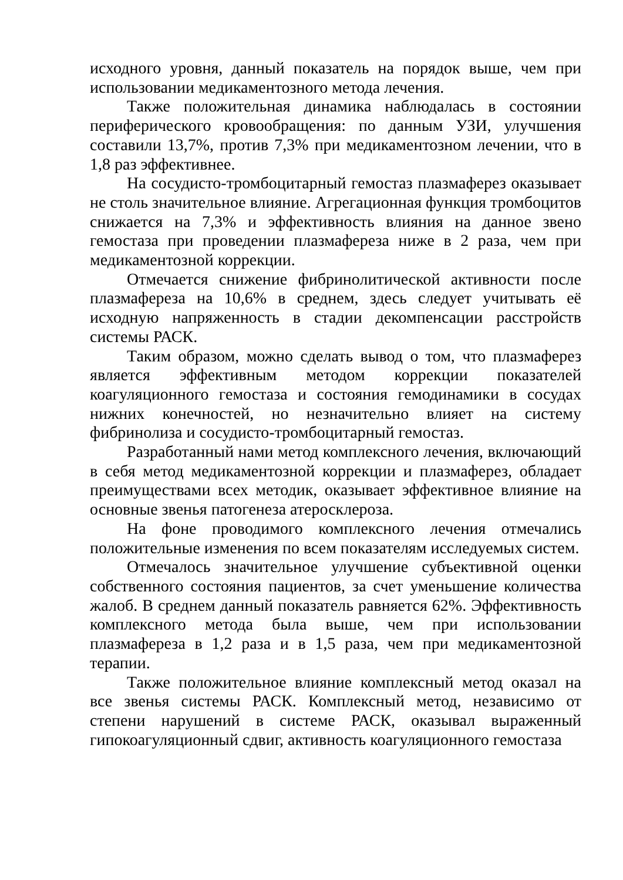исходного уровня, данный показатель на порядок выше, чем при использовании медикаментозного метода лечения.
Также положительная динамика наблюдалась в состоянии периферического кровообращения: по данным УЗИ, улучшения составили 13,7%, против 7,3% при медикаментозном лечении, что в 1,8 раз эффективнее.
На сосудисто-тромбоцитарный гемостаз плазмаферез оказывает не столь значительное влияние. Агрегационная функция тромбоцитов снижается на 7,3% и эффективность влияния на данное звено гемостаза при проведении плазмафереза ниже в 2 раза, чем при медикаментозной коррекции.
Отмечается снижение фибринолитической активности после плазмафереза на 10,6% в среднем, здесь следует учитывать её исходную напряженность в стадии декомпенсации расстройств системы РАСК.
Таким образом, можно сделать вывод о том, что плазмаферез является эффективным методом коррекции показателей коагуляционного гемостаза и состояния гемодинамики в сосудах нижних конечностей, но незначительно влияет на систему фибринолиза и сосудисто-тромбоцитарный гемостаз.
Разработанный нами метод комплексного лечения, включающий в себя метод медикаментозной коррекции и плазмаферез, обладает преимуществами всех методик, оказывает эффективное влияние на основные звенья патогенеза атеросклероза.
На фоне проводимого комплексного лечения отмечались положительные изменения по всем показателям исследуемых систем.
Отмечалось значительное улучшение субъективной оценки собственного состояния пациентов, за счет уменьшение количества жалоб. В среднем данный показатель равняется 62%. Эффективность комплексного метода была выше, чем при использовании плазмафереза в 1,2 раза и в 1,5 раза, чем при медикаментозной терапии.
Также положительное влияние комплексный метод оказал на все звенья системы РАСК. Комплексный метод, независимо от степени нарушений в системе РАСК, оказывал выраженный гипокоагуляционный сдвиг, активность коагуляционного гемостаза